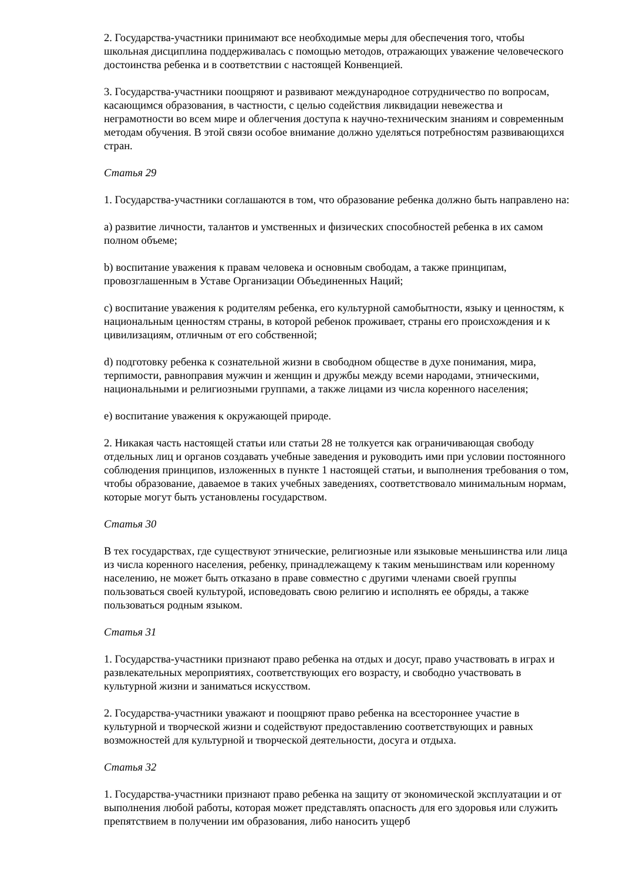2. Государства-участники принимают все необходимые меры для обеспечения того, чтобы школьная дисциплина поддерживалась с помощью методов, отражающих уважение человеческого достоинства ребенка и в соответствии с настоящей Конвенцией.
3. Государства-участники поощряют и развивают международное сотрудничество по вопросам, касающимся образования, в частности, с целью содействия ликвидации невежества и неграмотности во всем мире и облегчения доступа к научно-техническим знаниям и современным методам обучения. В этой связи особое внимание должно уделяться потребностям развивающихся стран.
Статья 29
1. Государства-участники соглашаются в том, что образование ребенка должно быть направлено на:
a) развитие личности, талантов и умственных и физических способностей ребенка в их самом полном объеме;
b) воспитание уважения к правам человека и основным свободам, а также принципам, провозглашенным в Уставе Организации Объединенных Наций;
c) воспитание уважения к родителям ребенка, его культурной самобытности, языку и ценностям, к национальным ценностям страны, в которой ребенок проживает, страны его происхождения и к цивилизациям, отличным от его собственной;
d) подготовку ребенка к сознательной жизни в свободном обществе в духе понимания, мира, терпимости, равноправия мужчин и женщин и дружбы между всеми народами, этническими, национальными и религиозными группами, а также лицами из числа коренного населения;
e) воспитание уважения к окружающей природе.
2. Никакая часть настоящей статьи или статьи 28 не толкуется как ограничивающая свободу отдельных лиц и органов создавать учебные заведения и руководить ими при условии постоянного соблюдения принципов, изложенных в пункте 1 настоящей статьи, и выполнения требования о том, чтобы образование, даваемое в таких учебных заведениях, соответствовало минимальным нормам, которые могут быть установлены государством.
Статья 30
В тех государствах, где существуют этнические, религиозные или языковые меньшинства или лица из числа коренного населения, ребенку, принадлежащему к таким меньшинствам или коренному населению, не может быть отказано в праве совместно с другими членами своей группы пользоваться своей культурой, исповедовать свою религию и исполнять ее обряды, а также пользоваться родным языком.
Статья 31
1. Государства-участники признают право ребенка на отдых и досуг, право участвовать в играх и развлекательных мероприятиях, соответствующих его возрасту, и свободно участвовать в культурной жизни и заниматься искусством.
2. Государства-участники уважают и поощряют право ребенка на всестороннее участие в культурной и творческой жизни и содействуют предоставлению соответствующих и равных возможностей для культурной и творческой деятельности, досуга и отдыха.
Статья 32
1. Государства-участники признают право ребенка на защиту от экономической эксплуатации и от выполнения любой работы, которая может представлять опасность для его здоровья или служить препятствием в получении им образования, либо наносить ущерб